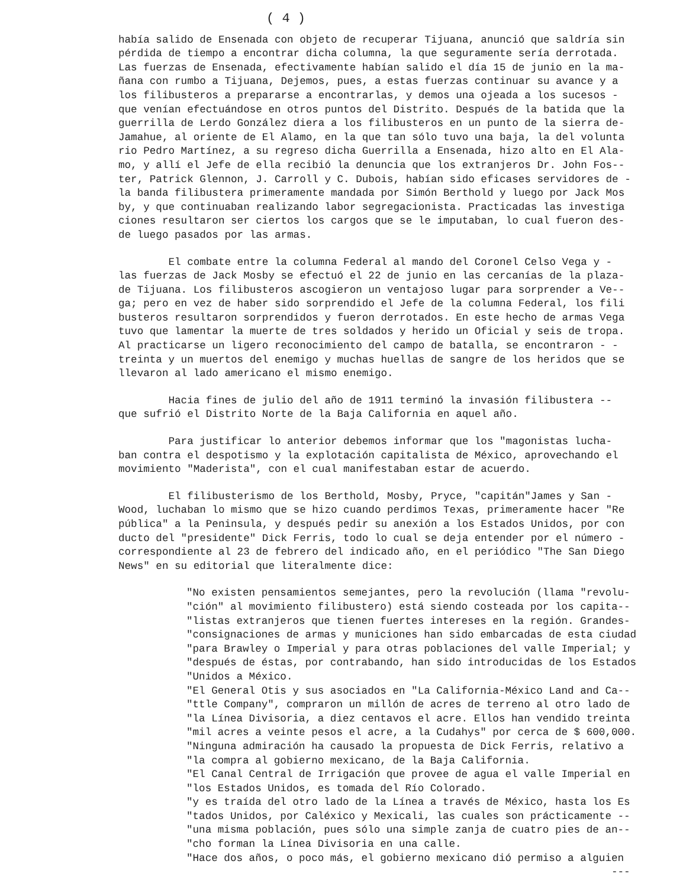( 4 )
había salido de Ensenada con objeto de recuperar Tijuana, anunció que saldría sin pérdida de tiempo a encontrar dicha columna, la que seguramente sería derrotada. Las fuerzas de Ensenada, efectivamente habían salido el día 15 de junio en la ma- ñana con rumbo a Tijuana, Dejemos, pues, a estas fuerzas continuar su avance y a los filibusteros a prepararse a encontrarlas, y demos una ojeada a los sucesos - que venían efectuándose en otros puntos del Distrito. Después de la batida que la guerrilla de Lerdo González diera a los filibusteros en un punto de la sierra de- Jamahue, al oriente de El Alamo, en la que tan sólo tuvo una baja, la del volunta rio Pedro Martínez, a su regreso dicha Guerrilla a Ensenada, hizo alto en El Ala- mo, y allí el Jefe de ella recibió la denuncia que los extranjeros Dr. John Fos-- ter, Patrick Glennon, J. Carroll y C. Dubois, habían sido eficases servidores de - la banda filibustera primeramente mandada por Simón Berthold y luego por Jack Mos by, y que continuaban realizando labor segregacionista. Practicadas las investiga ciones resultaron ser ciertos los cargos que se le imputaban, lo cual fueron des- de luego pasados por las armas.
El combate entre la columna Federal al mando del Coronel Celso Vega y - las fuerzas de Jack Mosby se efectuó el 22 de junio en las cercanías de la plaza- de Tijuana. Los filibusteros ascogieron un ventajoso lugar para sorprender a Ve-- ga; pero en vez de haber sido sorprendido el Jefe de la columna Federal, los fili busteros resultaron sorprendidos y fueron derrotados. En este hecho de armas Vega tuvo que lamentar la muerte de tres soldados y herido un Oficial y seis de tropa. Al practicarse un ligero reconocimiento del campo de batalla, se encontraron - - treinta y un muertos del enemigo y muchas huellas de sangre de los heridos que se llevaron al lado americano el mismo enemigo.
Hacia fines de julio del año de 1911 terminó la invasión filibustera -- que sufrió el Distrito Norte de la Baja California en aquel año.
Para justificar lo anterior debemos informar que los "magonistas lucha- ban contra el despotismo y la explotación capitalista de México, aprovechando el movimiento "Maderista", con el cual manifestaban estar de acuerdo.
El filibusterismo de los Berthold, Mosby, Pryce, "capitán"James y San - Wood, luchaban lo mismo que se hizo cuando perdimos Texas, primeramente hacer "Re pública" a la Peninsula, y después pedir su anexión a los Estados Unidos, por con ducto del "presidente" Dick Ferris, todo lo cual se deja entender por el número - correspondiente al 23 de febrero del indicado año, en el periódico "The San Diego News" en su editorial que literalmente dice:
"No existen pensamientos semejantes, pero la revolución (llama "revolu- "ción" al movimiento filibustero) está siendo costeada por los capita-- "listas extranjeros que tienen fuertes intereses en la región. Grandes- "consignaciones de armas y municiones han sido embarcadas de esta ciudad "para Brawley o Imperial y para otras poblaciones del valle Imperial; y "después de éstas, por contrabando, han sido introducidas de los Estados "Unidos a México. "El General Otis y sus asociados en "La California-México Land and Ca-- "ttle Company", compraron un millón de acres de terreno al otro lado de "la Línea Divisoria, a diez centavos el acre. Ellos han vendido treinta "mil acres a veinte pesos el acre, a la Cudahys" por cerca de $ 600,000. "Ninguna admiración ha causado la propuesta de Dick Ferris, relativo a "la compra al gobierno mexicano, de la Baja California. "El Canal Central de Irrigación que provee de agua el valle Imperial en "los Estados Unidos, es tomada del Río Colorado. "y es traída del otro lado de la Línea a través de México, hasta los Es "tados Unidos, por Caléxico y Mexicali, las cuales son prácticamente -- "una misma población, pues sólo una simple zanja de cuatro pies de an-- "cho forman la Línea Divisoria en una calle. "Hace dos años, o poco más, el gobierno mexicano dió permiso a alguien ---